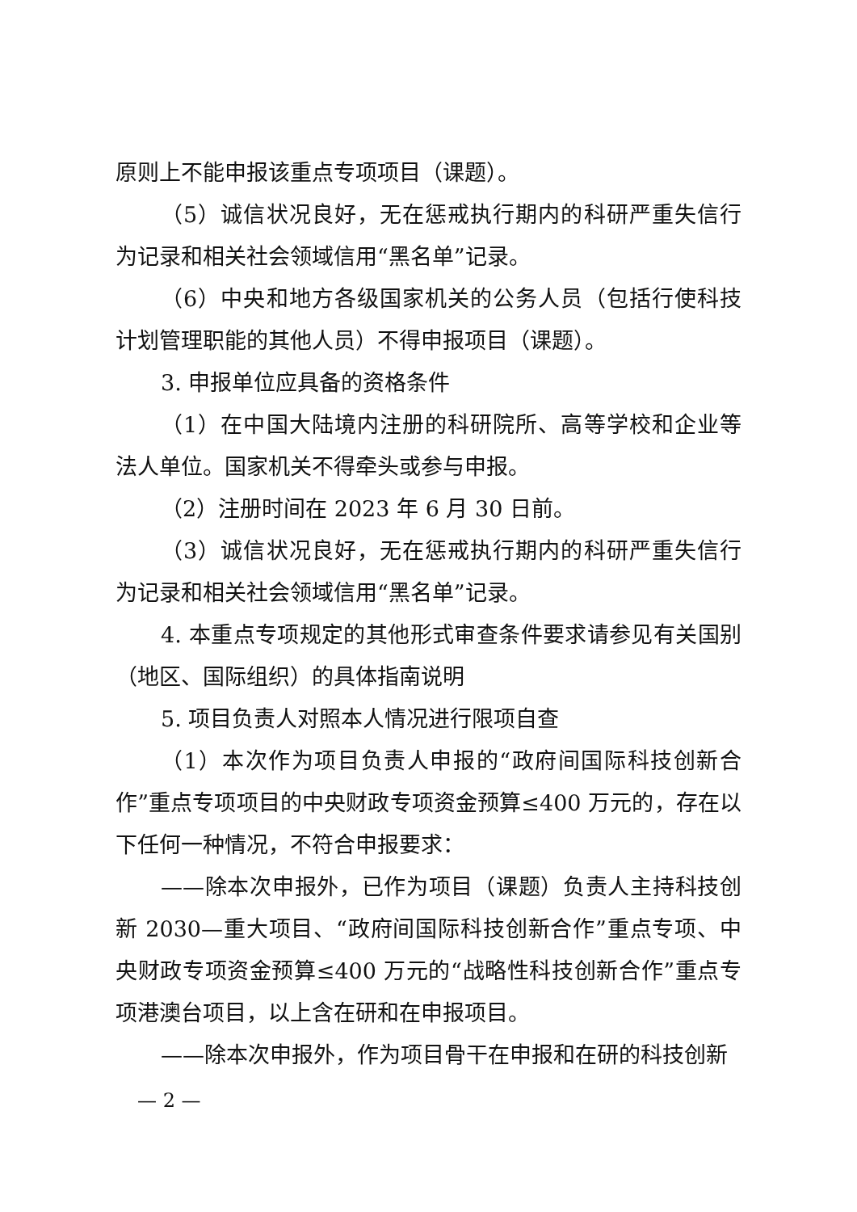原则上不能申报该重点专项项目（课题）。
（5）诚信状况良好，无在惩戒执行期内的科研严重失信行为记录和相关社会领域信用“黑名单”记录。
（6）中央和地方各级国家机关的公务人员（包括行使科技计划管理职能的其他人员）不得申报项目（课题）。
3. 申报单位应具备的资格条件
（1）在中国大陆境内注册的科研院所、高等学校和企业等法人单位。国家机关不得牵头或参与申报。
（2）注册时间在 2023 年 6 月 30 日前。
（3）诚信状况良好，无在惩戒执行期内的科研严重失信行为记录和相关社会领域信用“黑名单”记录。
4. 本重点专项规定的其他形式审查条件要求请参见有关国别（地区、国际组织）的具体指南说明
5. 项目负责人对照本人情况进行限项自查
（1）本次作为项目负责人申报的“政府间国际科技创新合作”重点专项项目的中央财政专项资金预算≤400 万元的，存在以下任何一种情况，不符合申报要求：
——除本次申报外，已作为项目（课题）负责人主持科技创新 2030—重大项目、“政府间国际科技创新合作”重点专项、中央财政专项资金预算≤400 万元的“战略性科技创新合作”重点专项港澳台项目，以上含在研和在申报项目。
——除本次申报外，作为项目骨干在申报和在研的科技创新
— 2 —